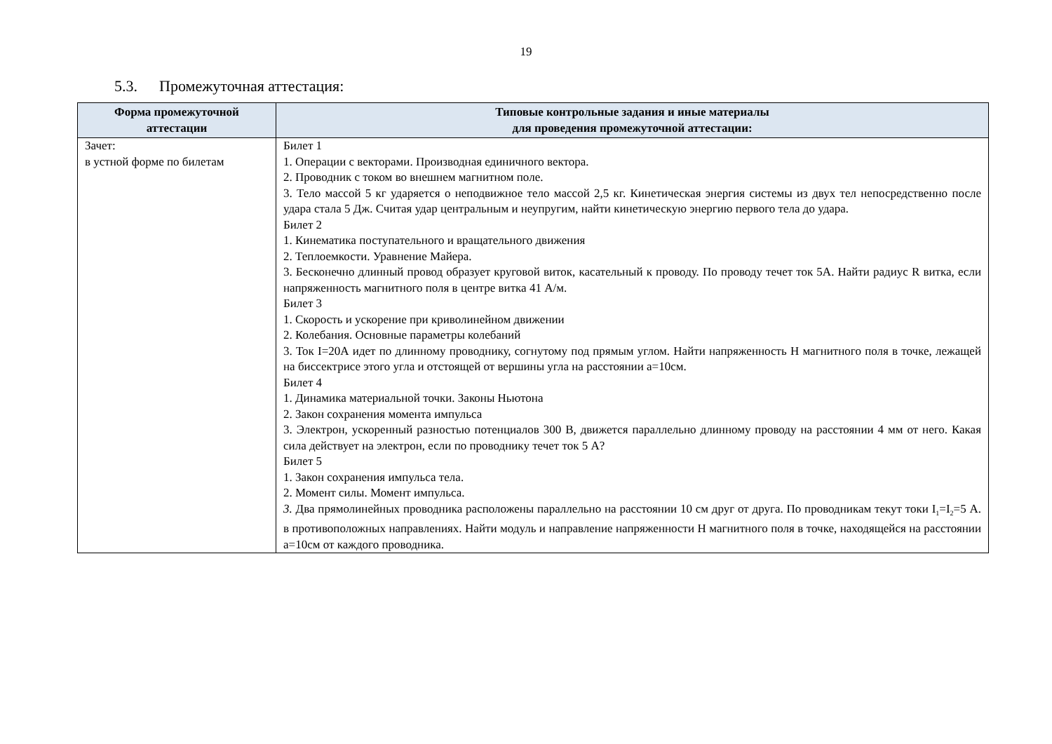19
5.3. Промежуточная аттестация:
| Форма промежуточной аттестации | Типовые контрольные задания и иные материалы для проведения промежуточной аттестации: |
| --- | --- |
| Зачет: в устной форме по билетам | Билет 1 1. Операции с векторами. Производная единичного вектора. 2. Проводник с током во внешнем магнитном поле. 3. Тело массой 5 кг ударяется о неподвижное тело массой 2,5 кг. Кинетическая энергия системы из двух тел непосредственно после удара стала 5 Дж. Считая удар центральным и неупругим, найти кинетическую энергию первого тела до удара. Билет 2 1. Кинематика поступательного и вращательного движения 2. Теплоемкости. Уравнение Майера. 3. Бесконечно длинный провод образует круговой виток, касательный к проводу. По проводу течет ток 5А. Найти радиус R витка, если напряженность магнитного поля в центре витка 41 А/м. Билет 3 1. Скорость и ускорение при криволинейном движении 2. Колебания. Основные параметры колебаний 3. Ток I=20А идет по длинному проводнику, согнутому под прямым углом. Найти напряженность Н магнитного поля в точке, лежащей на биссектрисе этого угла и отстоящей от вершины угла на расстоянии а=10см. Билет 4 1. Динамика материальной точки. Законы Ньютона 2. Закон сохранения момента импульса 3. Электрон, ускоренный разностью потенциалов 300 В, движется параллельно длинному проводу на расстоянии 4 мм от него. Какая сила действует на электрон, если по проводнику течет ток 5 А? Билет 5 1. Закон сохранения импульса тела. 2. Момент силы. Момент импульса. 3. Два прямолинейных проводника расположены параллельно на расстоянии 10 см друг от друга. По проводникам текут токи I<sub>1</sub>=I<sub>2</sub>=5 А. в противоположных направлениях. Найти модуль и направление напряженности Н магнитного поля в точке, находящейся на расстоянии а=10см от каждого проводника. |